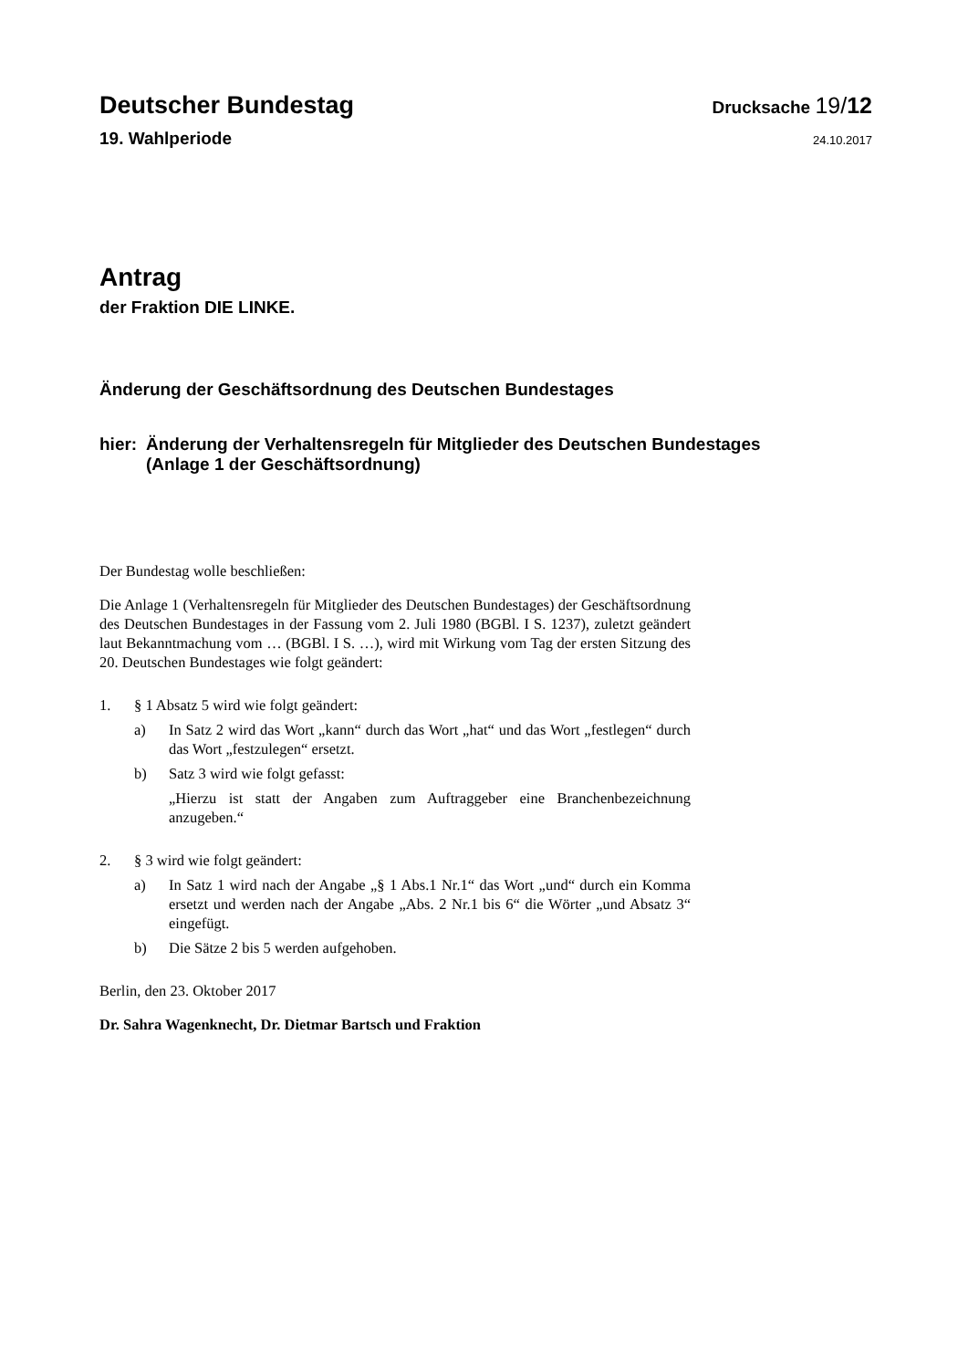Deutscher Bundestag
Drucksache 19/12
19. Wahlperiode
24.10.2017
Antrag
der Fraktion DIE LINKE.
Änderung der Geschäftsordnung des Deutschen Bundestages
hier: Änderung der Verhaltensregeln für Mitglieder des Deutschen Bundestages
(Anlage 1 der Geschäftsordnung)
Der Bundestag wolle beschließen:
Die Anlage 1 (Verhaltensregeln für Mitglieder des Deutschen Bundestages) der Geschäftsordnung des Deutschen Bundestages in der Fassung vom 2. Juli 1980 (BGBl. I S. 1237), zuletzt geändert laut Bekanntmachung vom … (BGBl. I S. …), wird mit Wirkung vom Tag der ersten Sitzung des 20. Deutschen Bundestages wie folgt geändert:
1. § 1 Absatz 5 wird wie folgt geändert:
a) In Satz 2 wird das Wort „kann“ durch das Wort „hat“ und das Wort „festlegen“ durch das Wort „festzulegen“ ersetzt.
b) Satz 3 wird wie folgt gefasst:
„Hierzu ist statt der Angaben zum Auftraggeber eine Branchenbezeichnung anzugeben.“
2. § 3 wird wie folgt geändert:
a) In Satz 1 wird nach der Angabe „§ 1 Abs.1 Nr.1“ das Wort „und“ durch ein Komma ersetzt und werden nach der Angabe „Abs. 2 Nr.1 bis 6“ die Wörter „und Absatz 3“ eingefügt.
b) Die Sätze 2 bis 5 werden aufgehoben.
Berlin, den 23. Oktober 2017
Dr. Sahra Wagenknecht, Dr. Dietmar Bartsch und Fraktion